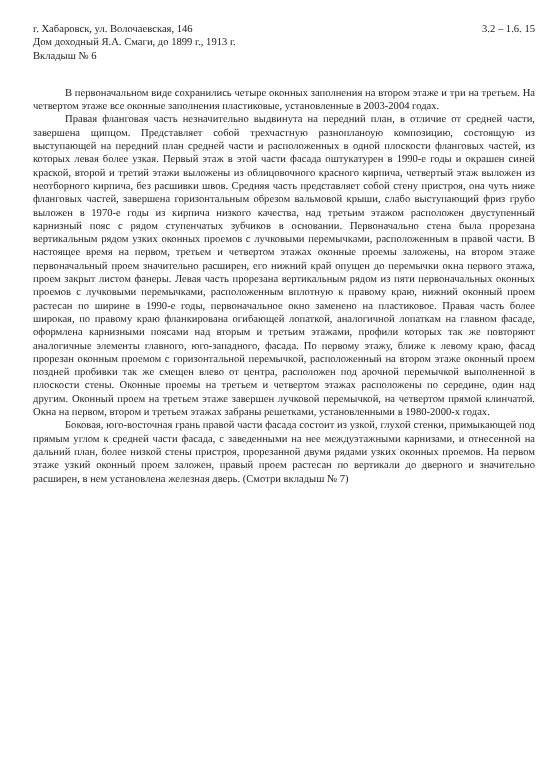г. Хабаровск, ул. Волочаевская, 146 3.2 – 1.6. 15
Дом доходный Я.А. Смаги, до 1899 г., 1913 г.
Вкладыш № 6
В первоначальном виде сохранились четыре оконных заполнения на втором этаже и три на третьем. На четвертом этаже все оконные заполнения пластиковые, установленные в 2003-2004 годах.
Правая фланговая часть незначительно выдвинута на передний план, в отличие от средней части, завершена щипцом. Представляет собой трехчастную разнопланоую композицию, состоящую из выступающей на передний план средней части и расположенных в одной плоскости фланговых частей, из которых левая более узкая. Первый этаж в этой части фасада оштукатурен в 1990-е годы и окрашен синей краской, второй и третий этажи выложены из облицовочного красного кирпича, четвертый этаж выложен из неотборного кирпича, без расшивки швов. Средняя часть представляет собой стену пристроя, она чуть ниже фланговых частей, завершена горизонтальным обрезом вальмовой крыши, слабо выступающий фриз грубо выложен в 1970-е годы из кирпича низкого качества, над третьим этажом расположен двуступенный карнизный пояс с рядом ступенчатых зубчиков в основании. Первоначально стена была прорезана вертикальным рядом узких оконных проемов с лучковыми перемычками, расположенным в правой части. В настоящее время на первом, третьем и четвертом этажах оконные проемы заложены, на втором этаже первоначальный проем значительно расширен, его нижний край опущен до перемычки окна первого этажа, проем закрыт листом фанеры. Левая часть прорезана вертикальным рядом из пяти первоначальных оконных проемов с лучковыми перемычками, расположенным вплотную к правому краю, нижний оконный проем растесан по ширине в 1990-е годы, первоначальное окно заменено на пластиковое. Правая часть более широкая, по правому краю фланкирована огибающей лопаткой, аналогичной лопаткам на главном фасаде, оформлена карнизными поясами над вторым и третьим этажами, профили которых так же повторяют аналогичные элементы главного, юго-западного, фасада. По первому этажу, ближе к левому краю, фасад прорезан оконным проемом с горизонтальной перемычкой, расположенный на втором этаже оконный проем поздней пробивки так же смещен влево от центра, расположен под арочной перемычкой выполненной в плоскости стены. Оконные проемы на третьем и четвертом этажах расположены по середине, один над другим. Оконный проем на третьем этаже завершен лучковой перемычкой, на четвертом прямой клинчатой. Окна на первом, втором и третьем этажах забраны решетками, установленными в 1980-2000-х годах.
Боковая, юго-восточная грань правой части фасада состоит из узкой, глухой стенки, примыкающей под прямым углом к средней части фасада, с заведенными на нее междуэтажными карнизами, и отнесенной на дальний план, более низкой стены пристроя, прорезанной двумя рядами узких оконных проемов. На первом этаже узкий оконный проем заложен, правый проем растесан по вертикали до дверного и значительно расширен, в нем установлена железная дверь. (Смотри вкладыш № 7)